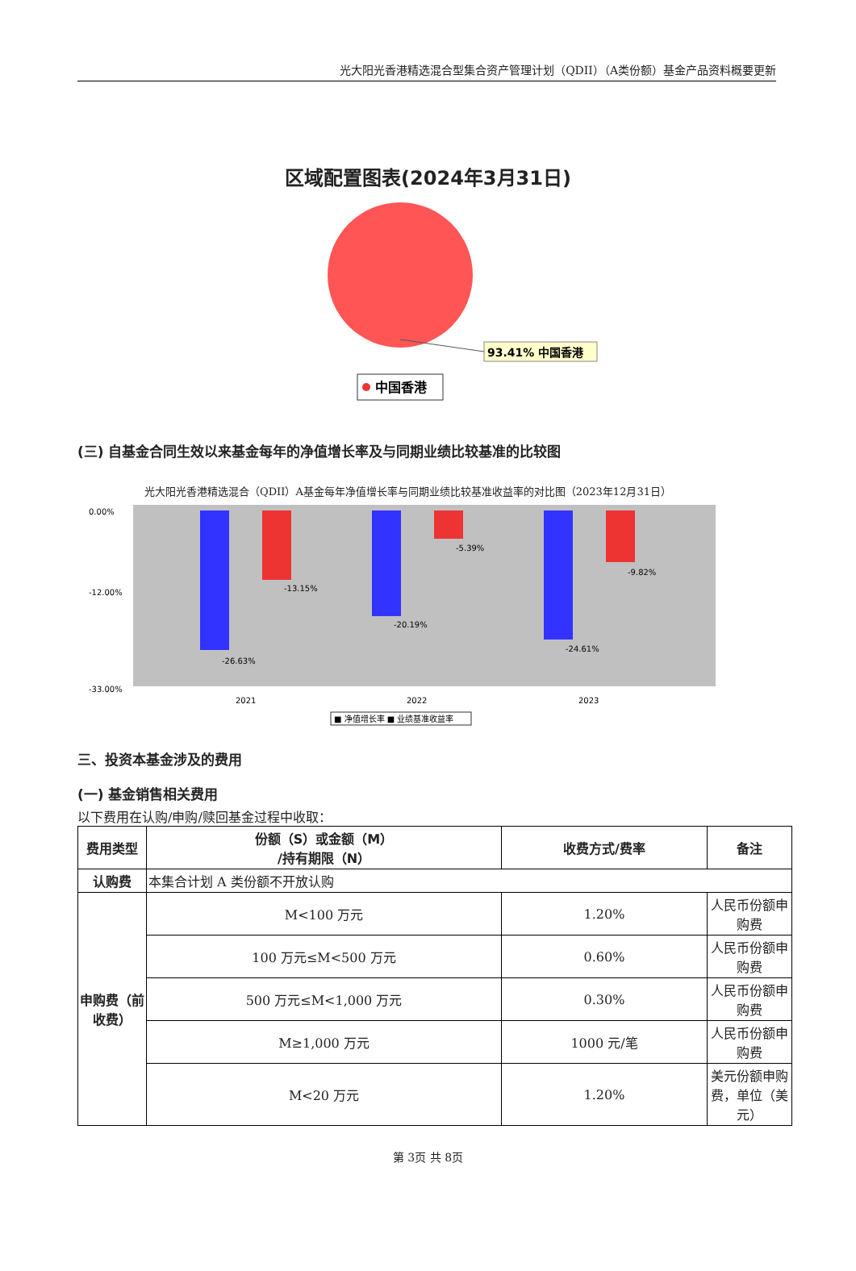光大阳光香港精选混合型集合资产管理计划（QDII）（A类份额）基金产品资料概要更新
区域配置图表(2024年3月31日)
93.41% 中国香港
中国香港
(三) 自基金合同生效以来基金每年的净值增长率及与同期业绩比较基准的比较图
光大阳光香港精选混合（QDII）A基金每年净值增长率与同期业绩比较基准收益率的对比图（2023年12月31日）
0.00%
-12.00%
-33.00%
-26.63%
-13.15%
-20.19%
-5.39%
-24.61%
-9.82%
2021
2022
2023
■ 净值增长率 ■ 业绩基准收益率
三、投资本基金涉及的费用
(一) 基金销售相关费用
以下费用在认购/申购/赎回基金过程中收取：
| 费用类型 | 份额（S）或金额（M） /持有期限（N） | 收费方式/费率 | 备注 |
| --- | --- | --- | --- |
| 认购费 | 本集合计划 A 类份额不开放认购 | | |
| 申购费（前收费） | M<100 万元 | 1.20% | 人民币份额申购费 |
| | 100 万元≤M<500 万元 | 0.60% | 人民币份额申购费 |
| | 500 万元≤M<1,000 万元 | 0.30% | 人民币份额申购费 |
| | M≥1,000 万元 | 1000 元/笔 | 人民币份额申购费 |
| | M<20 万元 | 1.20% | 美元份额申购费，单位（美元） |
第 3页 共 8页